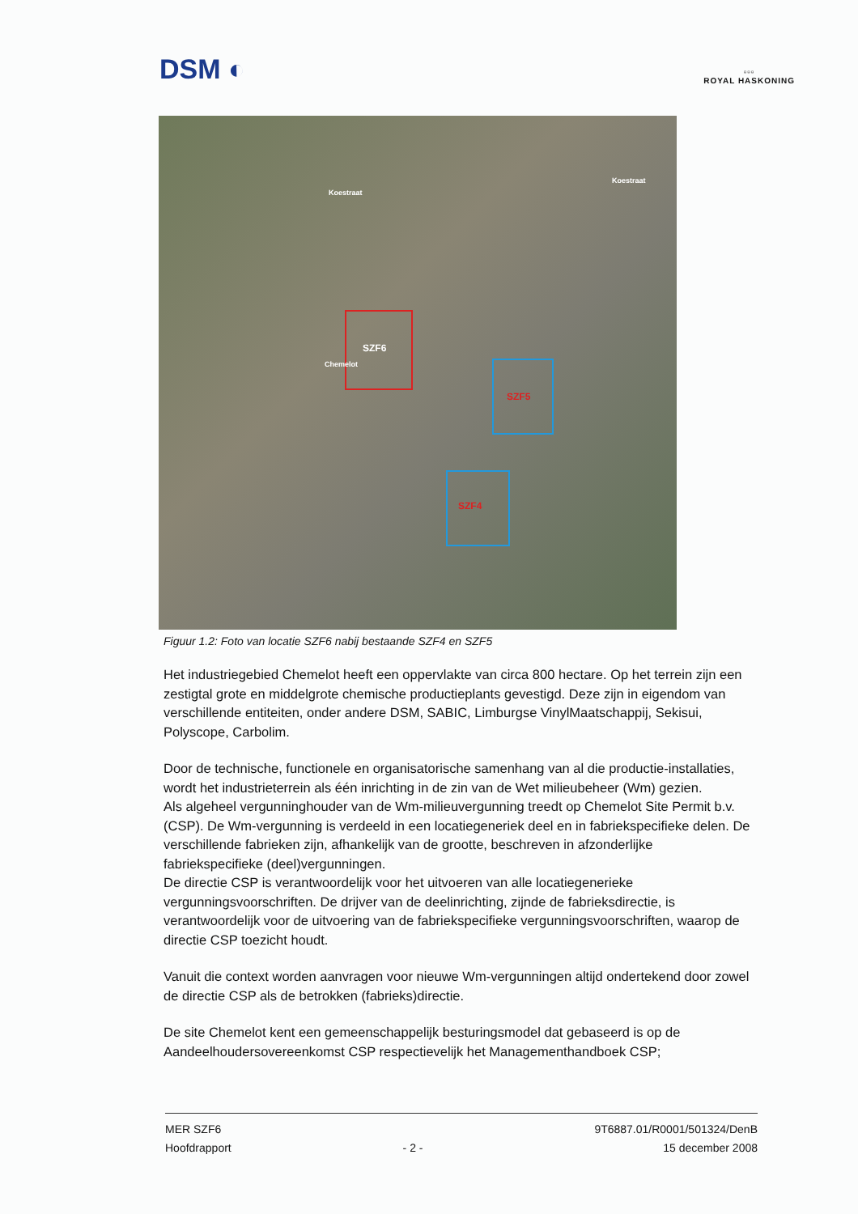DSM ◐
▫▫▫
ROYAL HASKONING
SZF6
Chemelot
SZF5
SZF4
Koestraat
Koestraat
Figuur 1.2: Foto van locatie SZF6 nabij bestaande SZF4 en SZF5
Het industriegebied Chemelot heeft een oppervlakte van circa 800 hectare. Op het terrein zijn een zestigtal grote en middelgrote chemische productieplants gevestigd. Deze zijn in eigendom van verschillende entiteiten, onder andere DSM, SABIC, Limburgse VinylMaatschappij, Sekisui, Polyscope, Carbolim.
Door de technische, functionele en organisatorische samenhang van al die productie-installaties, wordt het industrieterrein als één inrichting in de zin van de Wet milieubeheer (Wm) gezien.
Als algeheel vergunninghouder van de Wm-milieuvergunning treedt op Chemelot Site Permit b.v. (CSP). De Wm-vergunning is verdeeld in een locatiegeneriek deel en in fabriekspecifieke delen. De verschillende fabrieken zijn, afhankelijk van de grootte, beschreven in afzonderlijke fabriekspecifieke (deel)vergunningen.
De directie CSP is verantwoordelijk voor het uitvoeren van alle locatiegenerieke vergunningsvoorschriften. De drijver van de deelinrichting, zijnde de fabrieksdirectie, is verantwoordelijk voor de uitvoering van de fabriekspecifieke vergunningsvoorschriften, waarop de directie CSP toezicht houdt.
Vanuit die context worden aanvragen voor nieuwe Wm-vergunningen altijd ondertekend door zowel de directie CSP als de betrokken (fabrieks)directie.
De site Chemelot kent een gemeenschappelijk besturingsmodel dat gebaseerd is op de Aandeelhoudersovereenkomst CSP respectievelijk het Managementhandboek CSP;
MER SZF6
Hoofdrapport
- 2 - 9T6887.01/R0001/501324/DenB
15 december 2008